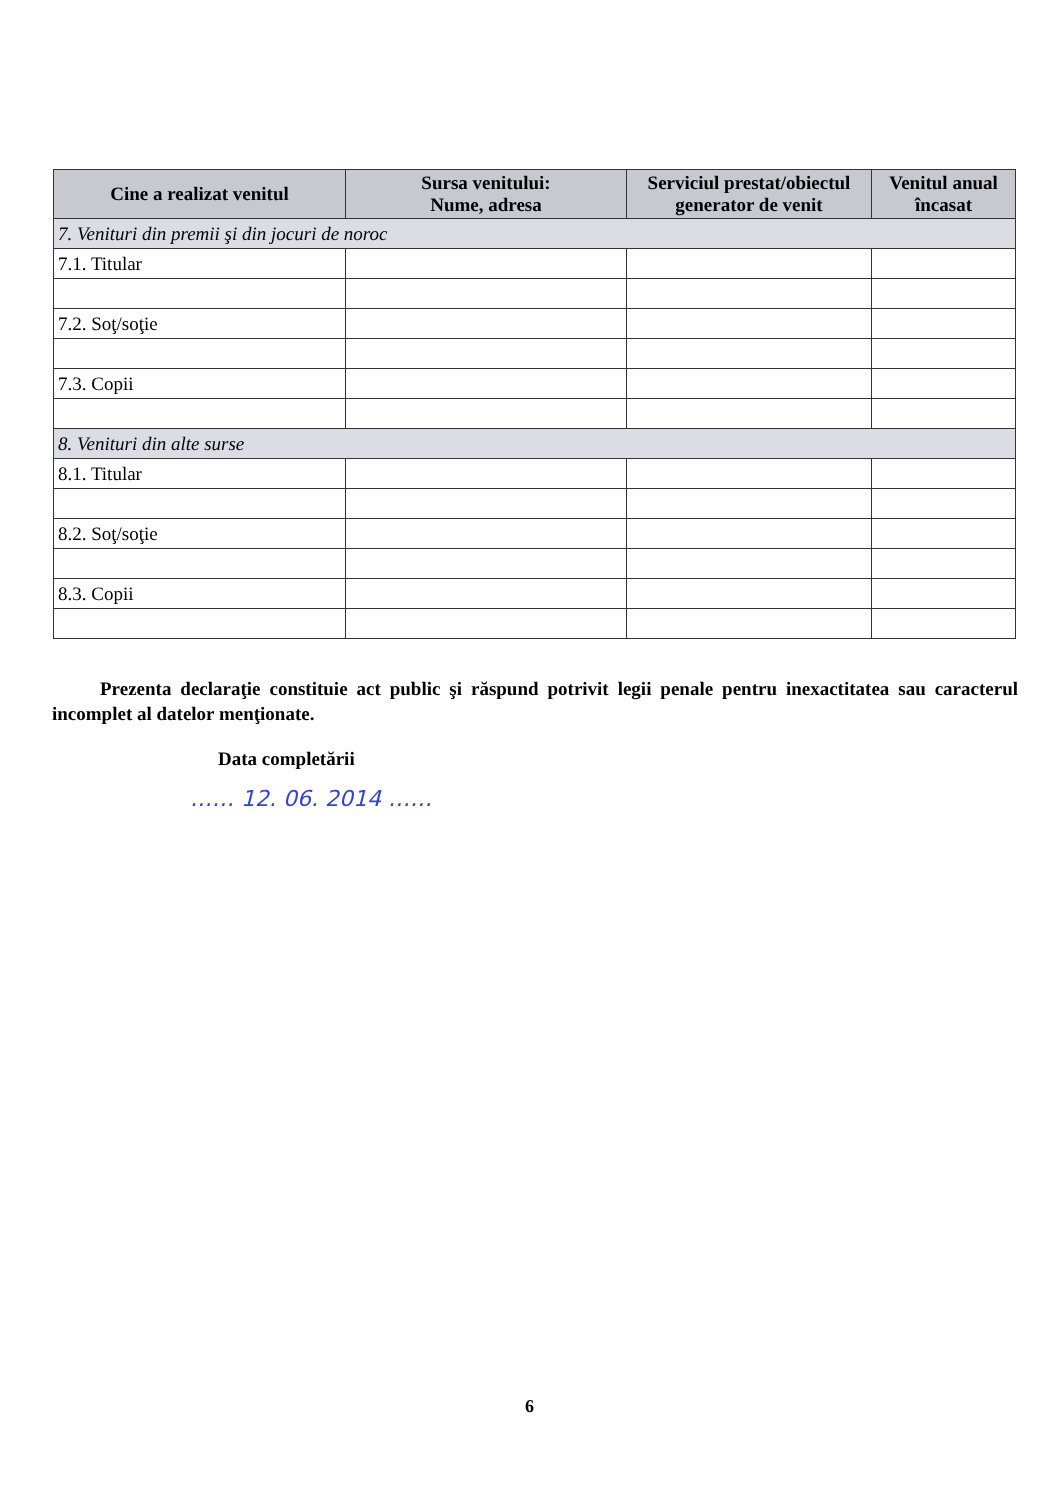| Cine a realizat venitul | Sursa venitului: Nume, adresa | Serviciul prestat/obiectul generator de venit | Venitul anual încasat |
| --- | --- | --- | --- |
| 7. Venituri din premii şi din jocuri de noroc | | | |
| 7.1. Titular | | | |
| 7.2. Soţ/soţie | | | |
| 7.3. Copii | | | |
| 8. Venituri din alte surse | | | |
| 8.1. Titular | | | |
| 8.2. Soţ/soţie | | | |
| 8.3. Copii | | | |
Prezenta declaraţie constituie act public şi răspund potrivit legii penale pentru inexactitatea sau caracterul incomplet al datelor menţionate.
Data completării
…… 12. 06. 2014 ……
6